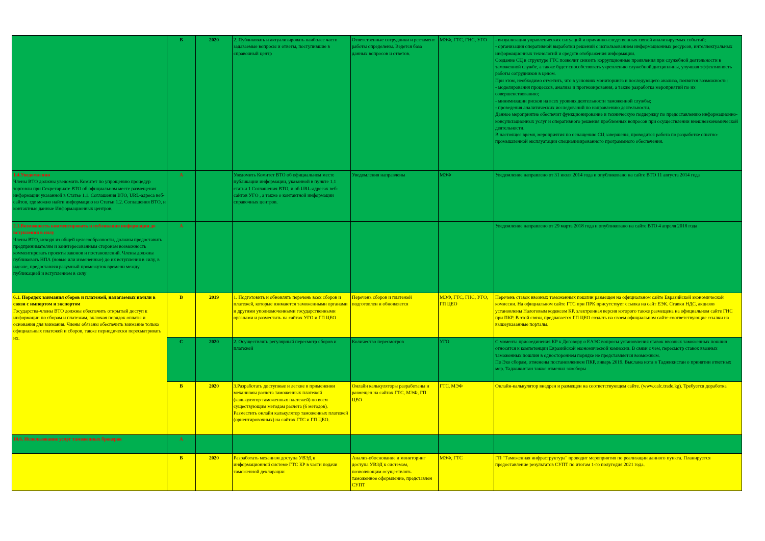| | B | 2020 | 2. Публиковать и актуализировать наиболее часто задаваемые вопросы и ответы, поступившие в справочный центр | Ответственные сотрудники и регламент работы определены. Ведется база данных вопросов и ответов. | МЭФ, ГТС, ГНС, УГО | - визуализация управленческих ситуаций и причинно-следственных связей анализируемых событий; - организация оперативной выработки решений с использованием информационных ресурсов, интеллектуальных информационных технологий и средств отображения информации. Создание СЦ в структуре ГТС позволит снизить коррупционные проявления при служебной деятельности в таможенной службе, а также будет способствовать укреплению служебной дисциплины, улучшая эффективность работы сотрудников в целом. При этом, необходимо отметить, что в условиях мониторинга и последующего анализа, появится возможность: - моделирования процессов, анализа и прогнозирования, а также разработка мероприятий по их совершенствованию; - минимизации рисков на всех уровнях деятельности таможенной службы; - проведения аналитических исследований по направлению деятельности. Данное мероприятие обеспечит функционирование и техническую поддержку по предоставлению информационно-консультационных услуг и оперативного решения проблемных вопросов при осуществлении внешнеэкономической деятельности. В настоящее время, мероприятия по оснащению СЦ завершены, проводится работа по разработке опытно-промышленной эксплуатации специализированного программного обеспечения. |
| 1.4.Уведомления Члены ВТО должны уведомить Комитет по упрощению процедур торговли при Секретариате ВТО об официальном месте размещения информации указанной в Статье 1.1. Соглашения ВТО, URL-адреса веб-сайтов, где можно найти информацию из Статьи 1.2. Соглашения ВТО, и контактные данные Информационных центров. | A | | Уведомить Комитет ВТО об официальном месте публикации информации, указанной в пункте 1.1 статьи 1 Соглашения ВТО, и об URL-адресах веб-сайтов УГО , а также о контактной информации справочных центров. | Уведомления направлены | МЭФ | Уведомление направлено от 31 июля 2014 года и опубликовано на сайте ВТО 11 августа 2014 года |
| 2.1.Возможность комментировать и публикация информации до вступления в силу Члены ВТО, исходя из общей целесообразности, должны предоставить предпринимателям и заинтересованным сторонам возможность комментировать проекты законов и постановлений. Члены должны публиковать НПА (новые или измененные) до их вступления в силу, в идеале, предоставляя разумный промежуток времени между публикацией и вступлением в силу | A | | | | | Уведомление направлено от 29 марта 2018 года и опубликовано на сайте ВТО 4 апреля 2018 года |
| 6.1. Порядок взимания сборов и платежей, налагаемых на/или в связи с импортом и экспортом Государства-члены ВТО должны обеспечить открытый доступ к информации по сборам и платежам, включая порядок оплаты и основания для взимания. Члены обязаны обеспечить взимание только официальных платежей и сборов, также периодически пересматривать их. | B | 2019 | 1. Подготовить и обновлять перечень всех сборов и платежей, которые взимаются таможенными органами и другими уполномоченными государственными органами и разместить на сайтах УГО и ГП ЦЕО | Перечень сборов и платежей подготовлен и обновляется | МЭФ, ГТС, ГНС, УГО, ГП ЦЕО | Перечень ставок ввозных таможенных пошлин размещен на официальном сайте Евразийской экономической комиссии. На официальном сайте ГТС при ПРК присутствует ссылка на сайт ЕЭК. Ставки НДС, акцизов установлены Налоговым кодексом КР, электронная версия которого также размещена на официальном сайте ГНС при ПКР. В этой связи, предлагается ГП ЦЕО создать на своем официальном сайте соответствующие ссылки на вышеуказанные порталы. |
| | C | 2020 | 2. Осуществлять регулярный пересмотр сборов и платежей | Количество пересмотров | УГО | С момента присоединения КР к Договору о ЕАЭС вопросы установления ставок ввозных таможенных пошлин относятся к компетенции Евразийской экономической комиссии. В связи с чем, пересмотр ставок ввозных таможенных пошлин в одностороннем порядке не представляется возможным. По Эко сборам, отменены постановлением ПКР, январь 2019. Выслана нота в Таджикистан о принятии ответных мер. Таджикистан также отменил экосборы |
| | B | 2020 | 3.Разработать доступные и легкие в применении механизмы расчета таможенных платежей (калькулятор таможенных платежей) по всем существующим методам расчета (6 методов). Разместить онлайн калькулятор таможенных платежей (ориентировочных) на сайтах ГТС и ГП ЦЕО. | Онлайн калькуляторы разработаны и размещен на сайтах ГТС, МЭФ, ГП ЦЕО | ГТС, МЭФ | Онлайн-калькулятор внедрен и размещен на соответствующем сайте. (www.calc.trade.kg). Требуется доработка |
| 10.6. Использование услуг таможенных брокеров | A | | | | | |
| | B | 2020 | Разработать механизм доступа УВЭД к информационной системе ГТС КР в части подачи таможенной декларации | Анализ-обоснование и мониторинг доступа УВЭД к системам, позволяющим осуществлять таможенное оформление, представлен СУПТ | МЭФ, ГТС | ГП "Таможенная инфраструктура" проводит мероприятия по реализации данного пункта. Планируется предоставление результатов СУПТ по итогам 1-го полугодия 2021 года. |